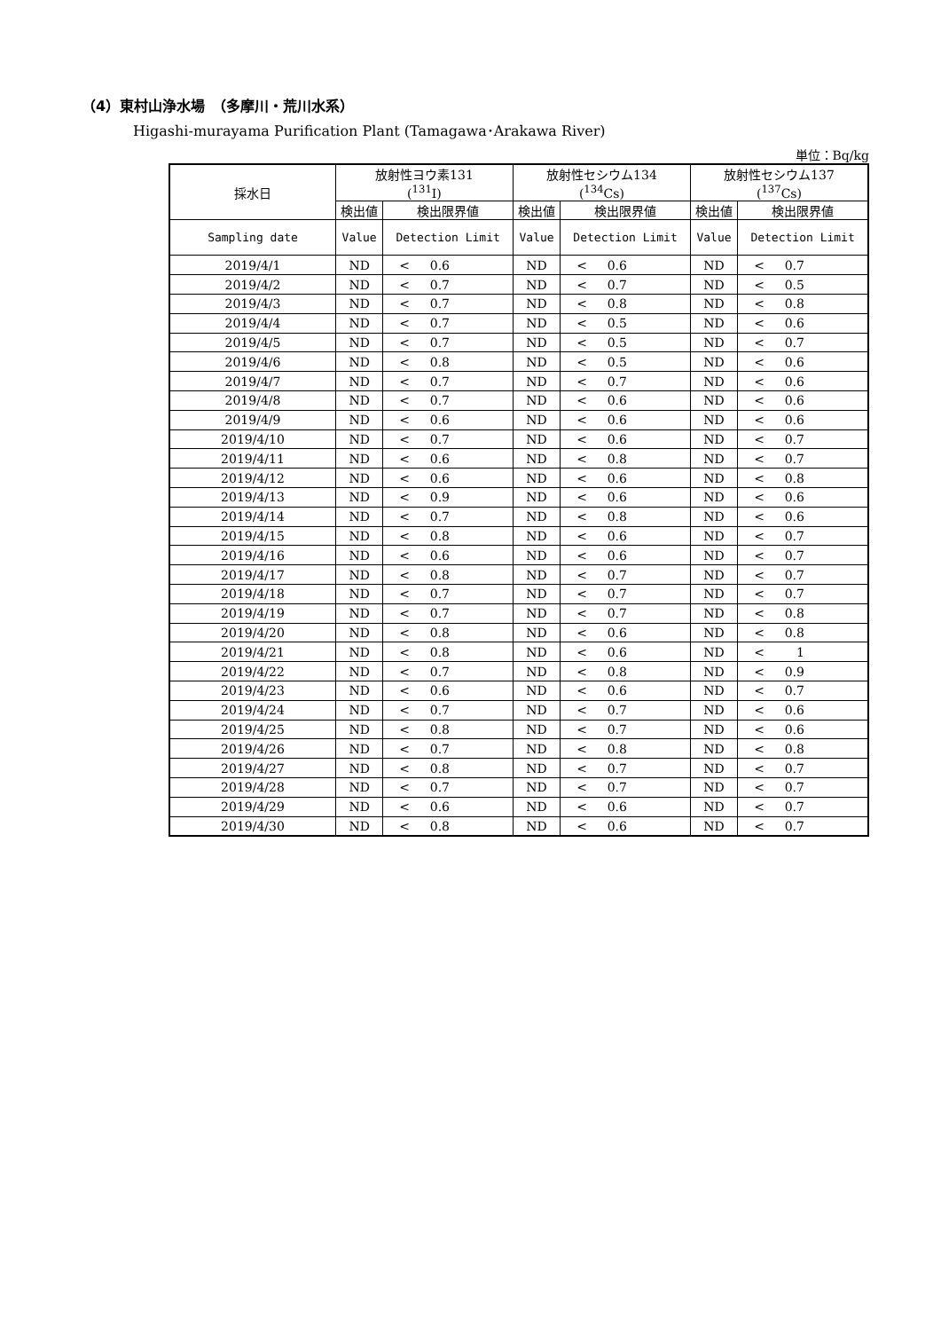（4）東村山浄水場　（多摩川・荒川水系）
Higashi-murayama Purification Plant (Tamagawa･Arakawa River)
単位：Bq/kg
| 採水日 | 放射性ヨウ素131 (<sup>131</sup>I) | | 放射性セシウム134 (<sup>134</sup>Cs) | | 放射性セシウム137 (<sup>137</sup>Cs) | |
| --- | --- | --- | --- | --- | --- | --- |
| | 検出値 | 検出限界値 | 検出値 | 検出限界値 | 検出値 | 検出限界値 |
| Sampling date | Value | Detection Limit | Value | Detection Limit | Value | Detection Limit |
| 2019/4/1 | ND | < 0.6 | ND | < 0.6 | ND | < 0.7 |
| 2019/4/2 | ND | < 0.7 | ND | < 0.7 | ND | < 0.5 |
| 2019/4/3 | ND | < 0.7 | ND | < 0.8 | ND | < 0.8 |
| 2019/4/4 | ND | < 0.7 | ND | < 0.5 | ND | < 0.6 |
| 2019/4/5 | ND | < 0.7 | ND | < 0.5 | ND | < 0.7 |
| 2019/4/6 | ND | < 0.8 | ND | < 0.5 | ND | < 0.6 |
| 2019/4/7 | ND | < 0.7 | ND | < 0.7 | ND | < 0.6 |
| 2019/4/8 | ND | < 0.7 | ND | < 0.6 | ND | < 0.6 |
| 2019/4/9 | ND | < 0.6 | ND | < 0.6 | ND | < 0.6 |
| 2019/4/10 | ND | < 0.7 | ND | < 0.6 | ND | < 0.7 |
| 2019/4/11 | ND | < 0.6 | ND | < 0.8 | ND | < 0.7 |
| 2019/4/12 | ND | < 0.6 | ND | < 0.6 | ND | < 0.8 |
| 2019/4/13 | ND | < 0.9 | ND | < 0.6 | ND | < 0.6 |
| 2019/4/14 | ND | < 0.7 | ND | < 0.8 | ND | < 0.6 |
| 2019/4/15 | ND | < 0.8 | ND | < 0.6 | ND | < 0.7 |
| 2019/4/16 | ND | < 0.6 | ND | < 0.6 | ND | < 0.7 |
| 2019/4/17 | ND | < 0.8 | ND | < 0.7 | ND | < 0.7 |
| 2019/4/18 | ND | < 0.7 | ND | < 0.7 | ND | < 0.7 |
| 2019/4/19 | ND | < 0.7 | ND | < 0.7 | ND | < 0.8 |
| 2019/4/20 | ND | < 0.8 | ND | < 0.6 | ND | < 0.8 |
| 2019/4/21 | ND | < 0.8 | ND | < 0.6 | ND | < 1 |
| 2019/4/22 | ND | < 0.7 | ND | < 0.8 | ND | < 0.9 |
| 2019/4/23 | ND | < 0.6 | ND | < 0.6 | ND | < 0.7 |
| 2019/4/24 | ND | < 0.7 | ND | < 0.7 | ND | < 0.6 |
| 2019/4/25 | ND | < 0.8 | ND | < 0.7 | ND | < 0.6 |
| 2019/4/26 | ND | < 0.7 | ND | < 0.8 | ND | < 0.8 |
| 2019/4/27 | ND | < 0.8 | ND | < 0.7 | ND | < 0.7 |
| 2019/4/28 | ND | < 0.7 | ND | < 0.7 | ND | < 0.7 |
| 2019/4/29 | ND | < 0.6 | ND | < 0.6 | ND | < 0.7 |
| 2019/4/30 | ND | < 0.8 | ND | < 0.6 | ND | < 0.7 |